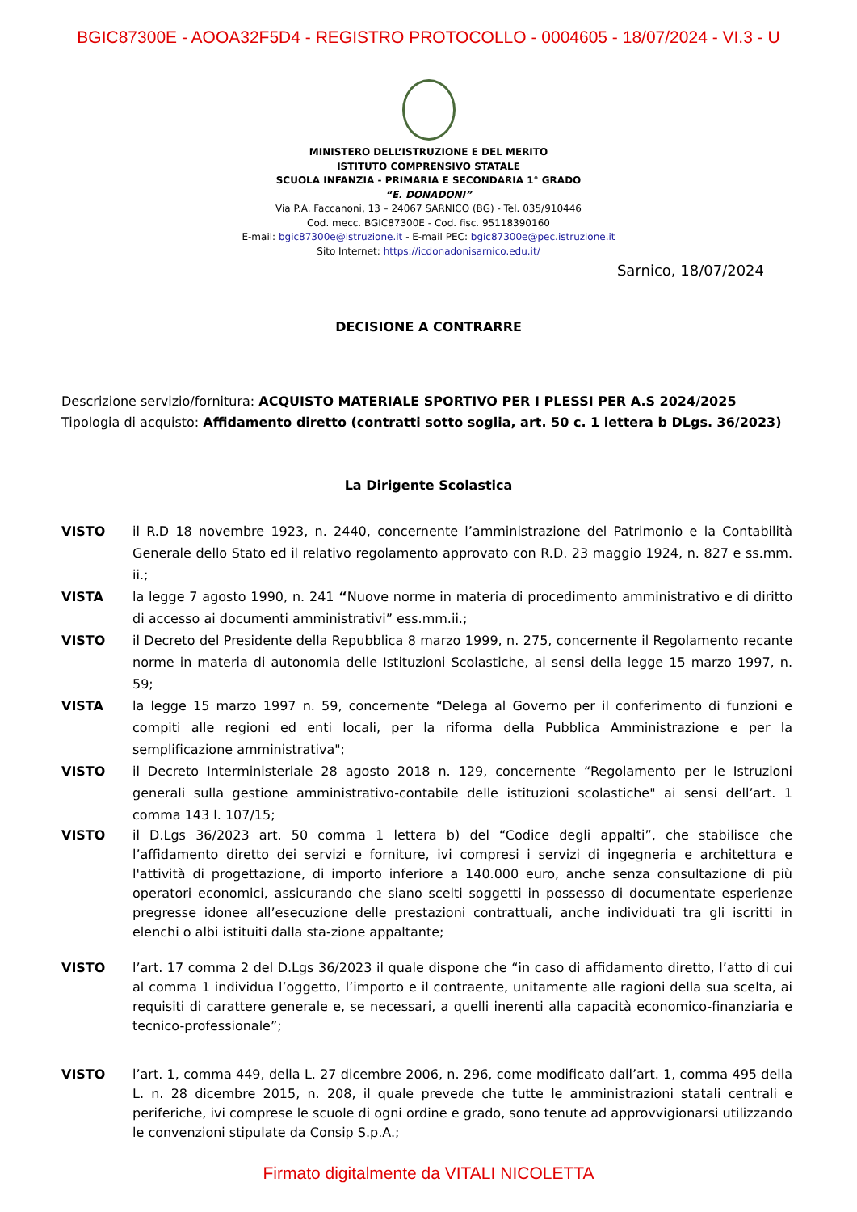BGIC87300E - AOOA32F5D4 - REGISTRO PROTOCOLLO - 0004605 - 18/07/2024 - VI.3 - U
MINISTERO DELL’ISTRUZIONE E DEL MERITO
ISTITUTO COMPRENSIVO STATALE
SCUOLA INFANZIA - PRIMARIA E SECONDARIA 1° GRADO
“E. DONADONI”
Via P.A. Faccanoni, 13 – 24067 SARNICO (BG) - Tel. 035/910446
Cod. mecc. BGIC87300E - Cod. fisc. 95118390160
E-mail: bgic87300e@istruzione.it - E-mail PEC: bgic87300e@pec.istruzione.it
Sito Internet: https://icdonadonisarnico.edu.it/
Sarnico, 18/07/2024
DECISIONE A CONTRARRE
Descrizione servizio/fornitura: ACQUISTO MATERIALE SPORTIVO PER I PLESSI PER A.S 2024/2025
Tipologia di acquisto: Affidamento diretto (contratti sotto soglia, art. 50 c. 1 lettera b DLgs. 36/2023)
La Dirigente Scolastica
VISTO il R.D 18 novembre 1923, n. 2440, concernente l’amministrazione del Patrimonio e la Contabilità Generale dello Stato ed il relativo regolamento approvato con R.D. 23 maggio 1924, n. 827 e ss.mm. ii.;
VISTA la legge 7 agosto 1990, n. 241 “Nuove norme in materia di procedimento amministrativo e di diritto di accesso ai documenti amministrativi” ess.mm.ii.;
VISTO il Decreto del Presidente della Repubblica 8 marzo 1999, n. 275, concernente il Regolamento recante norme in materia di autonomia delle Istituzioni Scolastiche, ai sensi della legge 15 marzo 1997, n. 59;
VISTA la legge 15 marzo 1997 n. 59, concernente “Delega al Governo per il conferimento di funzioni e compiti alle regioni ed enti locali, per la riforma della Pubblica Amministrazione e per la semplificazione amministrativa";
VISTO il Decreto Interministeriale 28 agosto 2018 n. 129, concernente “Regolamento per le Istruzioni generali sulla gestione amministrativo-contabile delle istituzioni scolastiche" ai sensi dell’art. 1 comma 143 l. 107/15;
VISTO il D.Lgs 36/2023 art. 50 comma 1 lettera b) del “Codice degli appalti”, che stabilisce che l’affidamento diretto dei servizi e forniture, ivi compresi i servizi di ingegneria e architettura e l'attività di progettazione, di importo inferiore a 140.000 euro, anche senza consultazione di più operatori economici, assicurando che siano scelti soggetti in possesso di documentate esperienze pregresse idonee all’esecuzione delle prestazioni contrattuali, anche individuati tra gli iscritti in elenchi o albi istituiti dalla sta-zione appaltante;
VISTO l’art. 17 comma 2 del D.Lgs 36/2023 il quale dispone che “in caso di affidamento diretto, l’atto di cui al comma 1 individua l’oggetto, l’importo e il contraente, unitamente alle ragioni della sua scelta, ai requisiti di carattere generale e, se necessari, a quelli inerenti alla capacità economico-finanziaria e tecnico-professionale”;
VISTO l’art. 1, comma 449, della L. 27 dicembre 2006, n. 296, come modificato dall’art. 1, comma 495 della L. n. 28 dicembre 2015, n. 208, il quale prevede che tutte le amministrazioni statali centrali e periferiche, ivi comprese le scuole di ogni ordine e grado, sono tenute ad approvvigionarsi utilizzando le convenzioni stipulate da Consip S.p.A.;
Firmato digitalmente da VITALI NICOLETTA